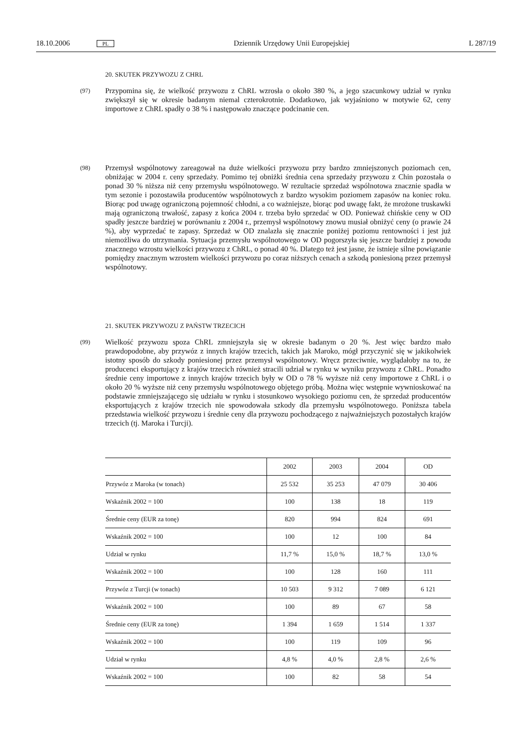18.10.2006 PL Dziennik Urzędowy Unii Europejskiej L 287/19
20. SKUTEK PRZYWOZU Z CHRL
(97) Przypomina się, że wielkość przywozu z ChRL wzrosła o około 380 %, a jego szacunkowy udział w rynku zwiększył się w okresie badanym niemal czterokrotnie. Dodatkowo, jak wyjaśniono w motywie 62, ceny importowe z ChRL spadły o 38 % i następowało znaczące podcinanie cen.
(98) Przemysł wspólnotowy zareagował na duże wielkości przywozu przy bardzo zmniejszonych poziomach cen, obniżając w 2004 r. ceny sprzedaży. Pomimo tej obniżki średnia cena sprzedaży przywozu z Chin pozostała o ponad 30 % niższa niż ceny przemysłu wspólnotowego. W rezultacie sprzedaż wspólnotowa znacznie spadła w tym sezonie i pozostawiła producentów wspólnotowych z bardzo wysokim poziomem zapasów na koniec roku. Biorąc pod uwagę ograniczoną pojemność chłodni, a co ważniejsze, biorąc pod uwagę fakt, że mrożone truskawki mają ograniczoną trwałość, zapasy z końca 2004 r. trzeba było sprzedać w OD. Ponieważ chińskie ceny w OD spadły jeszcze bardziej w porównaniu z 2004 r., przemysł wspólnotowy znowu musiał obniżyć ceny (o prawie 24 %), aby wyprzedać te zapasy. Sprzedaż w OD znalazła się znacznie poniżej poziomu rentowności i jest już niemożliwa do utrzymania. Sytuacja przemysłu wspólnotowego w OD pogorszyła się jeszcze bardziej z powodu znacznego wzrostu wielkości przywozu z ChRL, o ponad 40 %. Dlatego też jest jasne, że istnieje silne powiązanie pomiędzy znacznym wzrostem wielkości przywozu po coraz niższych cenach a szkodą poniesioną przez przemysł wspólnotowy.
21. SKUTEK PRZYWOZU Z PAŃSTW TRZECICH
(99) Wielkość przywozu spoza ChRL zmniejszyła się w okresie badanym o 20 %. Jest więc bardzo mało prawdopodobne, aby przywóz z innych krajów trzecich, takich jak Maroko, mógł przyczynić się w jakikolwiek istotny sposób do szkody poniesionej przez przemysł wspólnotowy. Wręcz przeciwnie, wyglądałoby na to, że producenci eksportujący z krajów trzecich również stracili udział w rynku w wyniku przywozu z ChRL. Ponadto średnie ceny importowe z innych krajów trzecich były w OD o 78 % wyższe niż ceny importowe z ChRL i o około 20 % wyższe niż ceny przemysłu wspólnotowego objętego próbą. Można więc wstępnie wywnioskować na podstawie zmniejszającego się udziału w rynku i stosunkowo wysokiego poziomu cen, że sprzedaż producentów eksportujących z krajów trzecich nie spowodowała szkody dla przemysłu wspólnotowego. Poniższa tabela przedstawia wielkość przywozu i średnie ceny dla przywozu pochodzącego z najważniejszych pozostałych krajów trzecich (tj. Maroka i Turcji).
| | 2002 | 2003 | 2004 | OD |
| --- | --- | --- | --- | --- |
| Przywóz z Maroka (w tonach) | 25 532 | 35 253 | 47 079 | 30 406 |
| Wskaźnik 2002 = 100 | 100 | 138 | 18 | 119 |
| Średnie ceny (EUR za tonę) | 820 | 994 | 824 | 691 |
| Wskaźnik 2002 = 100 | 100 | 12 | 100 | 84 |
| Udział w rynku | 11,7 % | 15,0 % | 18,7 % | 13,0 % |
| Wskaźnik 2002 = 100 | 100 | 128 | 160 | 111 |
| Przywóz z Turcji (w tonach) | 10 503 | 9 312 | 7 089 | 6 121 |
| Wskaźnik 2002 = 100 | 100 | 89 | 67 | 58 |
| Średnie ceny (EUR za tonę) | 1 394 | 1 659 | 1 514 | 1 337 |
| Wskaźnik 2002 = 100 | 100 | 119 | 109 | 96 |
| Udział w rynku | 4,8 % | 4,0 % | 2,8 % | 2,6 % |
| Wskaźnik 2002 = 100 | 100 | 82 | 58 | 54 |